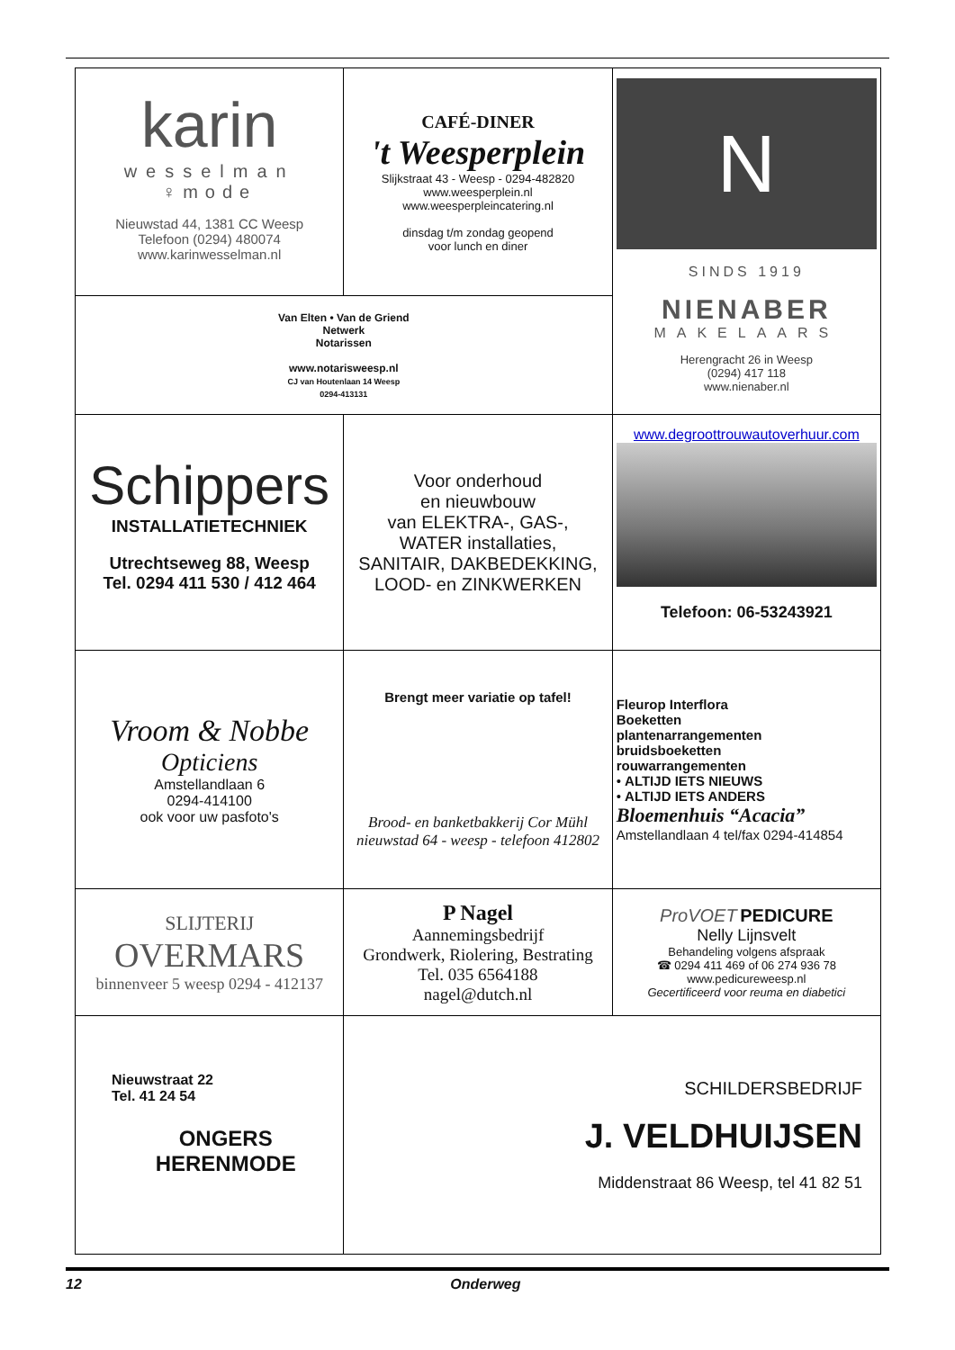| karin wesselman ♀mode Nieuwstad 44, 1381 CC Weesp Telefoon (0294) 480074 www.karinwesselman.nl | CAFÉ-DINER 't Weesperplein Slijkstraat 43 - Weesp - 0294-482820 www.weesperplein.nl www.weesperpleincatering.nl dinsdag t/m zondag geopend voor lunch en diner | N SINDS 1919 NIENABER MAKELAARS Herengracht 26 in Weesp (0294) 417 118 www.nienaber.nl |
| Van Elten • Van de Griend Netwerk Notarissen www.notarisweesp.nl CJ van Houtenlaan 14 Weesp 0294-413131 | | |
| Schippers INSTALLATIETECHNIEK Utrechtseweg 88, Weesp Tel. 0294 411 530 / 412 464 | Voor onderhoud en nieuwbouw van ELEKTRA-, GAS-, WATER installaties, SANITAIR, DAKBEDEKKING, LOOD- en ZINKWERKEN | www.degroottrouwautoverhuur.com Telefoon: 06-53243921 |
| Vroom & Nobbe Opticiens Amstellandlaan 6 0294-414100 ook voor uw pasfoto's | Brengt meer variatie op tafel! Brood- en banketbakkerij Cor Mühl nieuwstad 64 - weesp - telefoon 412802 | Fleurop Interflora Boeketten plantenarrangementen bruidsboeketten rouwarrangementen • ALTIJD IETS NIEUWS • ALTIJD IETS ANDERS Bloemenhuis “Acacia” Amstellandlaan 4 tel/fax 0294-414854 |
| SLIJTERIJ OVERMARS binnenveer 5 weesp 0294 - 412137 | P Nagel Aannemingsbedrijf Grondwerk, Riolering, Bestrating Tel. 035 6564188 nagel@dutch.nl | ProVOET PEDICURE Nelly Lijnsvelt Behandeling volgens afspraak ☎ 0294 411 469 of 06 274 936 78 www.pedicureweesp.nl Gecertificeerd voor reuma en diabetici |
| Nieuwstraat 22 Tel. 41 24 54 ONGERS HERENMODE | SCHILDERSBEDRIJF J. VELDHUIJSEN Middenstraat 86 Weesp, tel 41 82 51 | |
12 Onderweg